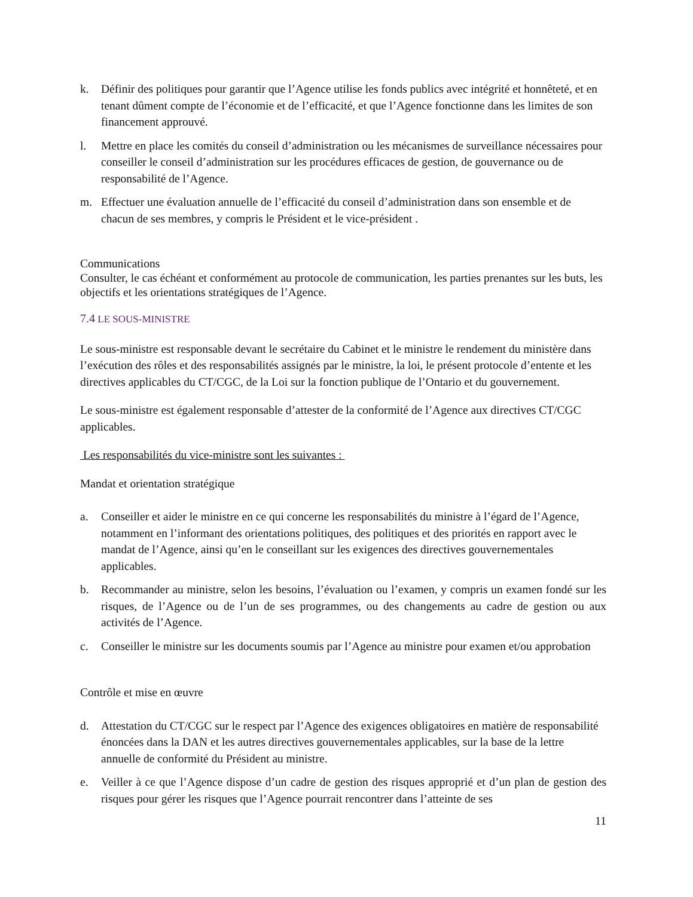k. Définir des politiques pour garantir que l’Agence utilise les fonds publics avec intégrité et honnêteté, et en tenant dûment compte de l’économie et de l’efficacité, et que l’Agence fonctionne dans les limites de son financement approuvé.
l. Mettre en place les comités du conseil d’administration ou les mécanismes de surveillance nécessaires pour conseiller le conseil d’administration sur les procédures efficaces de gestion, de gouvernance ou de responsabilité de l’Agence.
m. Effectuer une évaluation annuelle de l’efficacité du conseil d’administration dans son ensemble et de chacun de ses membres, y compris le Président et le vice-président .
Communications
Consulter, le cas échéant et conformément au protocole de communication, les parties prenantes sur les buts, les objectifs et les orientations stratégiques de l’Agence.
7.4 LE SOUS-MINISTRE
Le sous-ministre est responsable devant le secrétaire du Cabinet et le ministre le rendement du ministère dans l’exécution des rôles et des responsabilités assignés par le ministre, la loi, le présent protocole d’entente et les directives applicables du CT/CGC, de la Loi sur la fonction publique de l’Ontario et du gouvernement.
Le sous-ministre est également responsable d’attester de la conformité de l’Agence aux directives CT/CGC applicables.
Les responsabilités du vice-ministre sont les suivantes :
Mandat et orientation stratégique
a. Conseiller et aider le ministre en ce qui concerne les responsabilités du ministre à l’égard de l’Agence, notamment en l’informant des orientations politiques, des politiques et des priorités en rapport avec le mandat de l’Agence, ainsi qu’en le conseillant sur les exigences des directives gouvernementales applicables.
b. Recommander au ministre, selon les besoins, l’évaluation ou l’examen, y compris un examen fondé sur les risques, de l’Agence ou de l’un de ses programmes, ou des changements au cadre de gestion ou aux activités de l’Agence.
c. Conseiller le ministre sur les documents soumis par l’Agence au ministre pour examen et/ou approbation
Contrôle et mise en œuvre
d. Attestation du CT/CGC sur le respect par l’Agence des exigences obligatoires en matière de responsabilité énoncées dans la DAN et les autres directives gouvernementales applicables, sur la base de la lettre annuelle de conformité du Président au ministre.
e. Veiller à ce que l’Agence dispose d’un cadre de gestion des risques approprié et d’un plan de gestion des risques pour gérer les risques que l’Agence pourrait rencontrer dans l’atteinte de ses
11